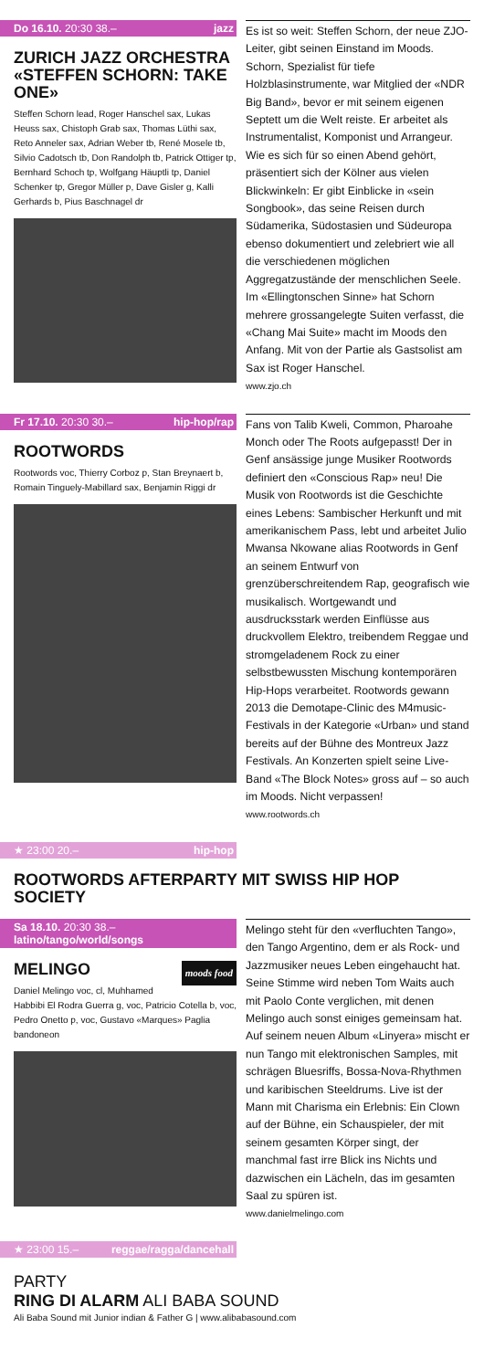Do 16.10. 20:30 38.– jazz
ZURICH JAZZ ORCHESTRA «STEFFEN SCHORN: TAKE ONE»
Steffen Schorn lead, Roger Hanschel sax, Lukas Heuss sax, Chistoph Grab sax, Thomas Lüthi sax, Reto Anneler sax, Adrian Weber tb, René Mosele tb, Silvio Cadotsch tb, Don Randolph tb, Patrick Ottiger tp, Bernhard Schoch tp, Wolfgang Häuptli tp, Daniel Schenker tp, Gregor Müller p, Dave Gisler g, Kalli Gerhards b, Pius Baschnagel dr
Es ist so weit: Steffen Schorn, der neue ZJO-Leiter, gibt seinen Einstand im Moods. Schorn, Spezialist für tiefe Holzblasinstrumente, war Mitglied der «NDR Big Band», bevor er mit seinem eigenen Septett um die Welt reiste. Er arbeitet als Instrumentalist, Komponist und Arrangeur. Wie es sich für so einen Abend gehört, präsentiert sich der Kölner aus vielen Blickwinkeln: Er gibt Einblicke in «sein Songbook», das seine Reisen durch Südamerika, Südostasien und Südeuropa ebenso dokumentiert und zelebriert wie all die verschiedenen möglichen Aggregatzustände der menschlichen Seele. Im «Ellingtonschen Sinne» hat Schorn mehrere grossangelegte Suiten verfasst, die «Chang Mai Suite» macht im Moods den Anfang. Mit von der Partie als Gastsolist am Sax ist Roger Hanschel.
www.zjo.ch
Fr 17.10. 20:30 30.– hip-hop/rap
ROOTWORDS
Rootwords voc, Thierry Corboz p, Stan Breynaert b, Romain Tinguely-Mabillard sax, Benjamin Riggi dr
Fans von Talib Kweli, Common, Pharoahe Monch oder The Roots aufgepasst! Der in Genf ansässige junge Musiker Rootwords definiert den «Conscious Rap» neu! Die Musik von Rootwords ist die Geschichte eines Lebens: Sambischer Herkunft und mit amerikanischem Pass, lebt und arbeitet Julio Mwansa Nkowane alias Rootwords in Genf an seinem Entwurf von grenzüberschreitendem Rap, geografisch wie musikalisch. Wortgewandt und ausdrucksstark werden Einflüsse aus druckvollem Elektro, treibendem Reggae und stromgeladenem Rock zu einer selbstbewussten Mischung kontemporären Hip-Hops verarbeitet. Rootwords gewann 2013 die Demotape-Clinic des M4music-Festivals in der Kategorie «Urban» und stand bereits auf der Bühne des Montreux Jazz Festivals. An Konzerten spielt seine Live-Band «The Block Notes» gross auf – so auch im Moods. Nicht verpassen!
www.rootwords.ch
★ 23:00 20.– hip-hop
ROOTWORDS AFTERPARTY MIT SWISS HIP HOP SOCIETY
Sa 18.10. 20:30 38.– latino/tango/world/songs
MELINGO moods food
Daniel Melingo voc, cl, Muhhamed Habbibi El Rodra Guerra g, voc, Patricio Cotella b, voc, Pedro Onetto p, voc, Gustavo «Marques» Paglia bandoneon
Melingo steht für den «verfluchten Tango», den Tango Argentino, dem er als Rock- und Jazzmusiker neues Leben eingehaucht hat. Seine Stimme wird neben Tom Waits auch mit Paolo Conte verglichen, mit denen Melingo auch sonst einiges gemeinsam hat. Auf seinem neuen Album «Linyera» mischt er nun Tango mit elektronischen Samples, mit schrägen Bluesriffs, Bossa-Nova-Rhythmen und karibischen Steeldrums. Live ist der Mann mit Charisma ein Erlebnis: Ein Clown auf der Bühne, ein Schauspieler, der mit seinem gesamten Körper singt, der manchmal fast irre Blick ins Nichts und dazwischen ein Lächeln, das im gesamten Saal zu spüren ist.
www.danielmelingo.com
★ 23:00 15.– reggae/ragga/dancehall
PARTY
RING DI ALARM ALI BABA SOUND
Ali Baba Sound mit Junior indian & Father G | www.alibabasound.com